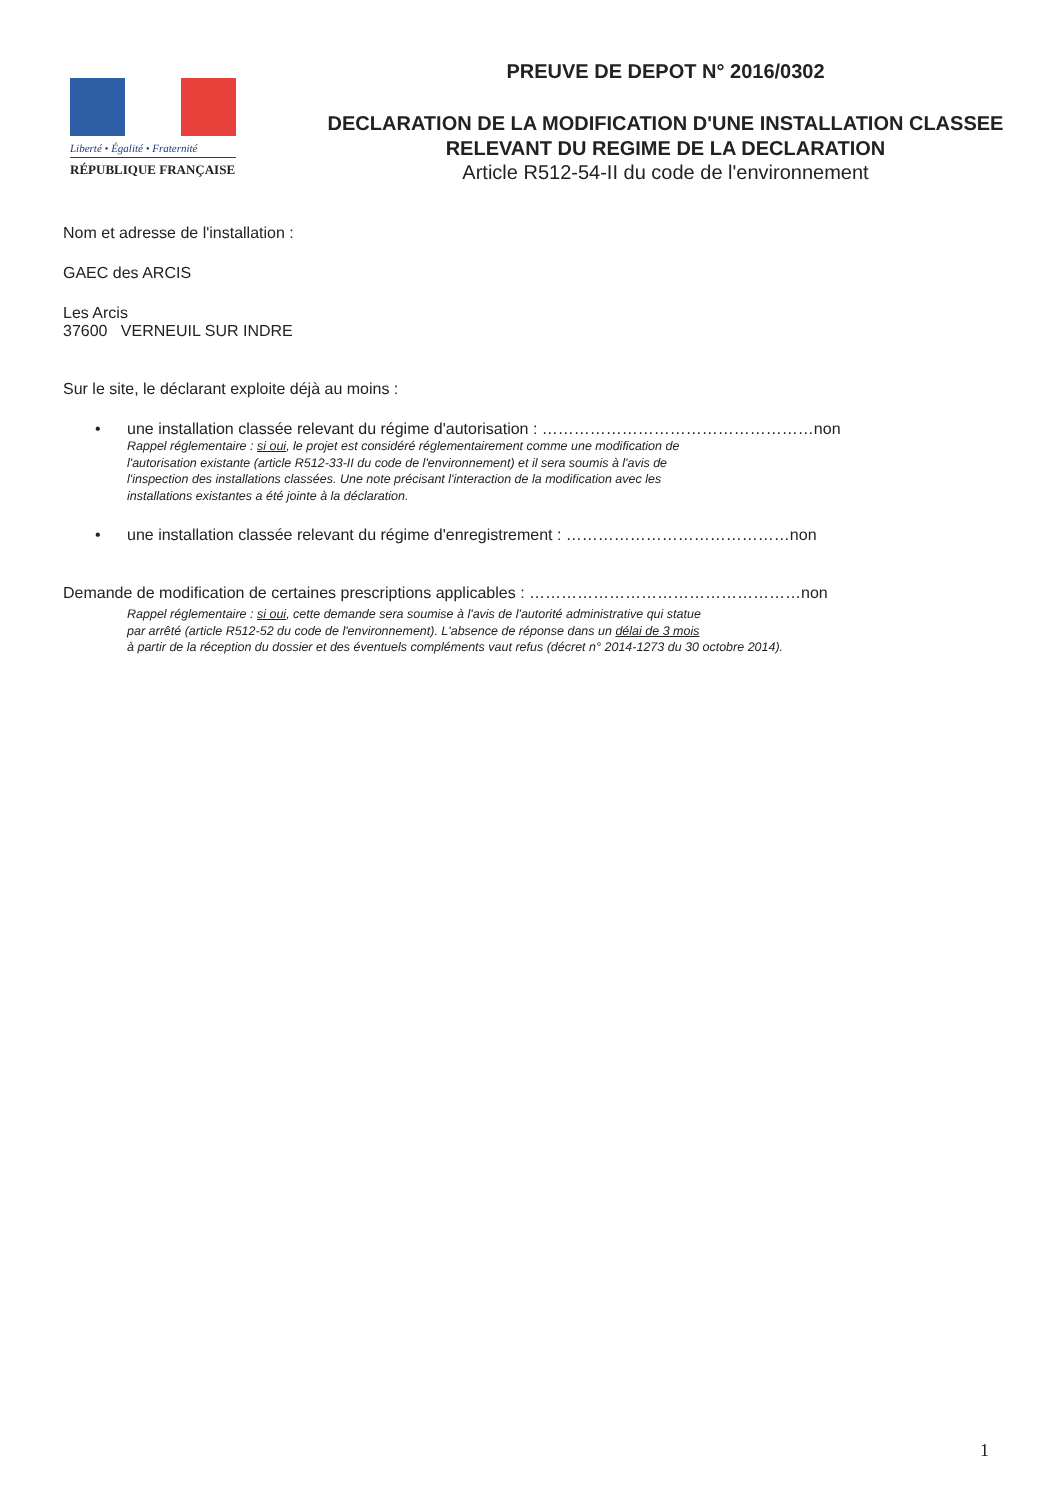Liberté • Égalité • Fraternité
RÉPUBLIQUE FRANÇAISE
PREUVE DE DEPOT N° 2016/0302
DECLARATION DE LA MODIFICATION D'UNE INSTALLATION CLASSEE
RELEVANT DU REGIME DE LA DECLARATION
Article R512-54-II du code de l'environnement
Nom et adresse de l'installation :
GAEC des ARCIS
Les Arcis
37600 VERNEUIL SUR INDRE
Sur le site, le déclarant exploite déjà au moins :
• une installation classée relevant du régime d'autorisation : ……………………………………………non
Rappel réglementaire : si oui, le projet est considéré réglementairement comme une modification de
l'autorisation existante (article R512-33-II du code de l'environnement) et il sera soumis à l'avis de
l'inspection des installations classées. Une note précisant l'interaction de la modification avec les
installations existantes a été jointe à la déclaration.
• une installation classée relevant du régime d'enregistrement : ……………………………………non
Demande de modification de certaines prescriptions applicables : ……………………………………………non
Rappel réglementaire : si oui, cette demande sera soumise à l'avis de l'autorité administrative qui statue
par arrêté (article R512-52 du code de l'environnement). L'absence de réponse dans un délai de 3 mois
à partir de la réception du dossier et des éventuels compléments vaut refus (décret n° 2014-1273 du 30 octobre 2014).
1